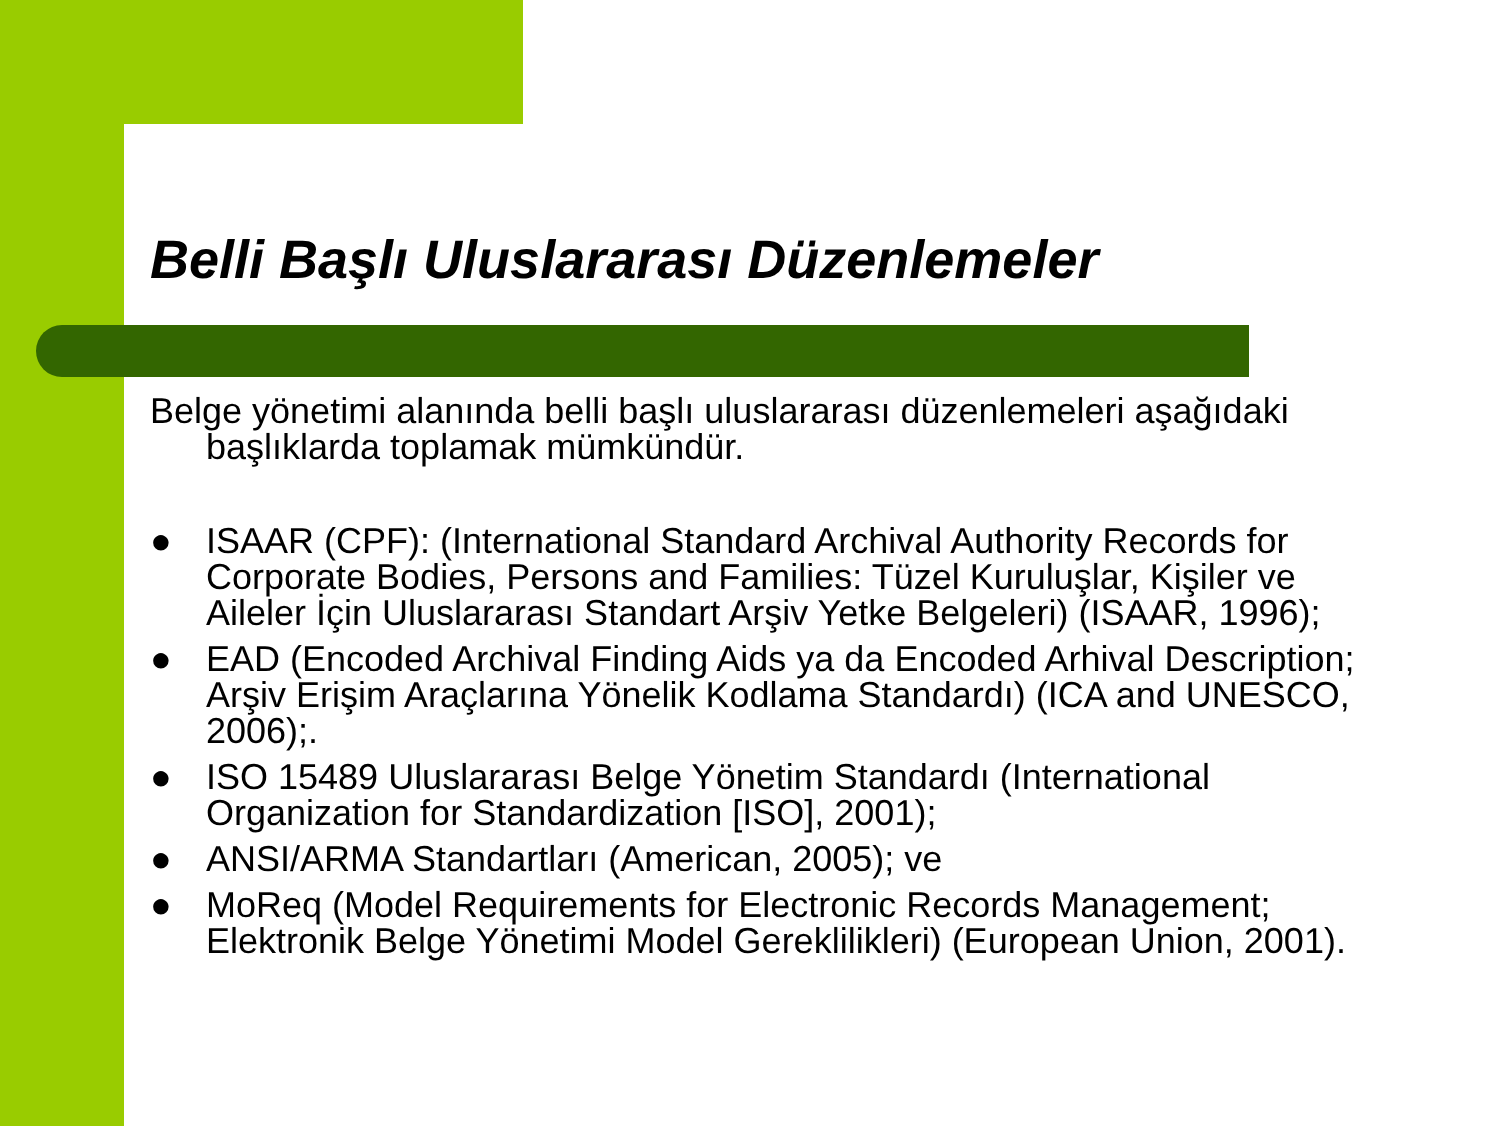Belli Başlı Uluslararası Düzenlemeler
Belge yönetimi alanında belli başlı uluslararası düzenlemeleri aşağıdaki başlıklarda toplamak mümkündür.
● ISAAR (CPF): (International Standard Archival Authority Records for Corporate Bodies, Persons and Families: Tüzel Kuruluşlar, Kişiler ve Aileler İçin Uluslararası Standart Arşiv Yetke Belgeleri) (ISAAR, 1996);
● EAD (Encoded Archival Finding Aids ya da Encoded Arhival Description; Arşiv Erişim Araçlarına Yönelik Kodlama Standardı) (ICA and UNESCO, 2006);.
● ISO 15489 Uluslararası Belge Yönetim Standardı (International Organization for Standardization [ISO], 2001);
● ANSI/ARMA Standartları (American, 2005); ve
● MoReq (Model Requirements for Electronic Records Management; Elektronik Belge Yönetimi Model Gereklilikleri) (European Union, 2001).